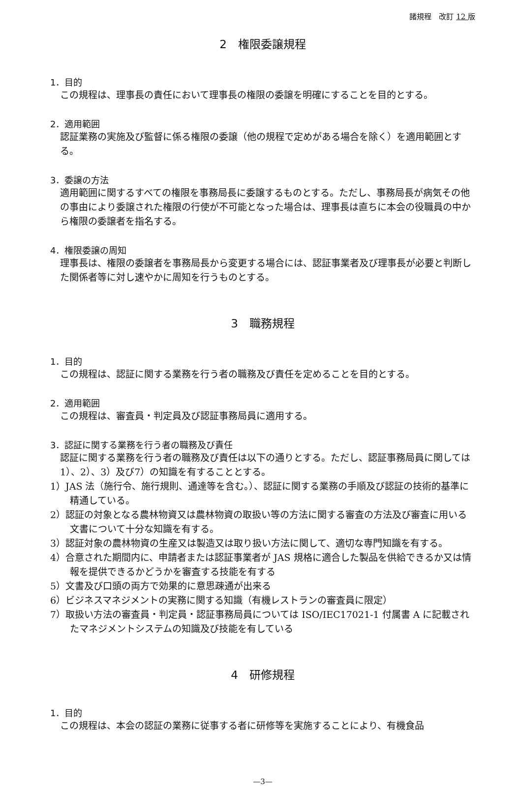諸規程　改訂 12 版
2　権限委譲規程
1．目的
この規程は、理事長の責任において理事長の権限の委譲を明確にすることを目的とする。
2．適用範囲
認証業務の実施及び監督に係る権限の委譲（他の規程で定めがある場合を除く）を適用範囲とする。
3．委譲の方法
適用範囲に関するすべての権限を事務局長に委譲するものとする。ただし、事務局長が病気その他の事由により委譲された権限の行使が不可能となった場合は、理事長は直ちに本会の役職員の中から権限の委譲者を指名する。
4．権限委譲の周知
理事長は、権限の委譲者を事務局長から変更する場合には、認証事業者及び理事長が必要と判断した関係者等に対し速やかに周知を行うものとする。
3　職務規程
1．目的
この規程は、認証に関する業務を行う者の職務及び責任を定めることを目的とする。
2．適用範囲
この規程は、審査員・判定員及び認証事務局員に適用する。
3．認証に関する業務を行う者の職務及び責任
認証に関する業務を行う者の職務及び責任は以下の通りとする。ただし、認証事務局員に関しては1）、2）、3）及び7）の知識を有することとする。
1）JAS 法（施行令、施行規則、通達等を含む。）、認証に関する業務の手順及び認証の技術的基準に精通している。
2）認証の対象となる農林物資又は農林物資の取扱い等の方法に関する審査の方法及び審査に用いる文書について十分な知識を有する。
3）認証対象の農林物資の生産又は製造又は取り扱い方法に関して、適切な専門知識を有する。
4）合意された期間内に、申請者または認証事業者が JAS 規格に適合した製品を供給できるか又は情報を提供できるかどうかを審査する技能を有する
5）文書及び口頭の両方で効果的に意思疎通が出来る
6）ビジネスマネジメントの実務に関する知識（有機レストランの審査員に限定）
7）取扱い方法の審査員・判定員・認証事務局員については ISO/IEC17021-1 付属書 A に記載されたマネジメントシステムの知識及び技能を有している
4　研修規程
1．目的
この規程は、本会の認証の業務に従事する者に研修等を実施することにより、有機食品
—3—